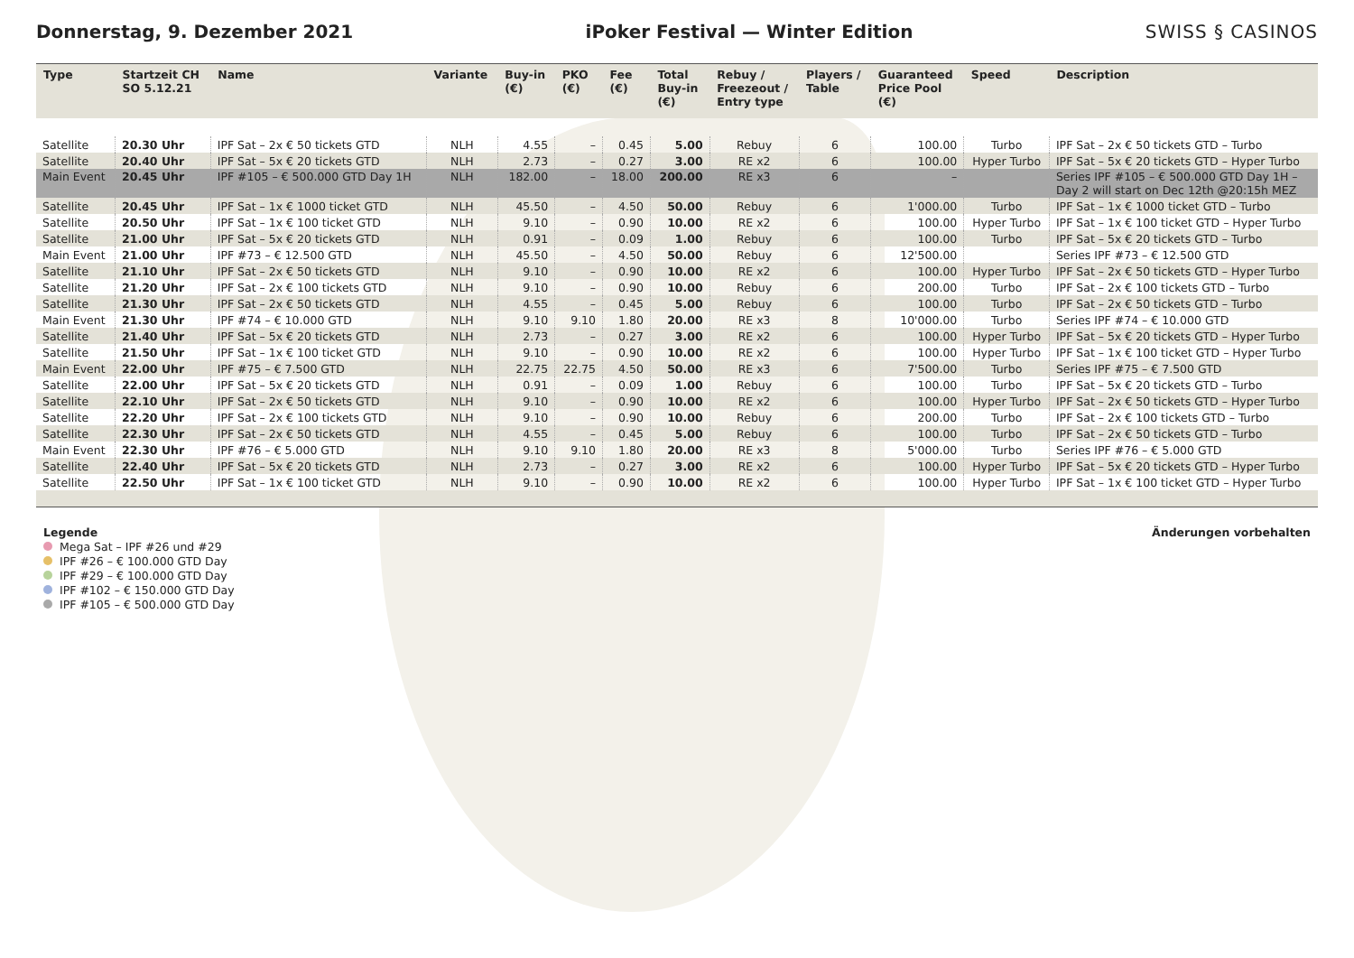Donnerstag, 9. Dezember 2021
iPoker Festival — Winter Edition
SWISS § CASINOS
| Type | Startzeit CH SO 5.12.21 | Name | Variante | Buy-in (€) | PKO (€) | Fee (€) | Total Buy-in (€) | Rebuy / Freezeout / Entry type | Players / Table | Guaranteed Price Pool (€) | Speed | Description |
| --- | --- | --- | --- | --- | --- | --- | --- | --- | --- | --- | --- | --- |
| Satellite | 20.30 Uhr | IPF Sat – 2x € 50 tickets GTD | NLH | 4.55 | – | 0.45 | 5.00 | Rebuy | 6 | 100.00 | Turbo | IPF Sat – 2x € 50 tickets GTD – Turbo |
| Satellite | 20.40 Uhr | IPF Sat – 5x € 20 tickets GTD | NLH | 2.73 | – | 0.27 | 3.00 | RE x2 | 6 | 100.00 | Hyper Turbo | IPF Sat – 5x € 20 tickets GTD – Hyper Turbo |
| Main Event | 20.45 Uhr | IPF #105 – € 500.000 GTD Day 1H | NLH | 182.00 | – | 18.00 | 200.00 | RE x3 | 6 | – | | Series IPF #105 – € 500.000 GTD Day 1H – Day 2 will start on Dec 12th @20:15h MEZ |
| Satellite | 20.45 Uhr | IPF Sat – 1x € 1000 ticket GTD | NLH | 45.50 | – | 4.50 | 50.00 | Rebuy | 6 | 1'000.00 | Turbo | IPF Sat – 1x € 1000 ticket GTD – Turbo |
| Satellite | 20.50 Uhr | IPF Sat – 1x € 100 ticket GTD | NLH | 9.10 | – | 0.90 | 10.00 | RE x2 | 6 | 100.00 | Hyper Turbo | IPF Sat – 1x € 100 ticket GTD – Hyper Turbo |
| Satellite | 21.00 Uhr | IPF Sat – 5x € 20 tickets GTD | NLH | 0.91 | – | 0.09 | 1.00 | Rebuy | 6 | 100.00 | Turbo | IPF Sat – 5x € 20 tickets GTD – Turbo |
| Main Event | 21.00 Uhr | IPF #73 – € 12.500 GTD | NLH | 45.50 | – | 4.50 | 50.00 | Rebuy | 6 | 12'500.00 | | Series IPF #73 – € 12.500 GTD |
| Satellite | 21.10 Uhr | IPF Sat – 2x € 50 tickets GTD | NLH | 9.10 | – | 0.90 | 10.00 | RE x2 | 6 | 100.00 | Hyper Turbo | IPF Sat – 2x € 50 tickets GTD – Hyper Turbo |
| Satellite | 21.20 Uhr | IPF Sat – 2x € 100 tickets GTD | NLH | 9.10 | – | 0.90 | 10.00 | Rebuy | 6 | 200.00 | Turbo | IPF Sat – 2x € 100 tickets GTD – Turbo |
| Satellite | 21.30 Uhr | IPF Sat – 2x € 50 tickets GTD | NLH | 4.55 | – | 0.45 | 5.00 | Rebuy | 6 | 100.00 | Turbo | IPF Sat – 2x € 50 tickets GTD – Turbo |
| Main Event | 21.30 Uhr | IPF #74 – € 10.000 GTD | NLH | 9.10 | 9.10 | 1.80 | 20.00 | RE x3 | 8 | 10'000.00 | Turbo | Series IPF #74 – € 10.000 GTD |
| Satellite | 21.40 Uhr | IPF Sat – 5x € 20 tickets GTD | NLH | 2.73 | – | 0.27 | 3.00 | RE x2 | 6 | 100.00 | Hyper Turbo | IPF Sat – 5x € 20 tickets GTD – Hyper Turbo |
| Satellite | 21.50 Uhr | IPF Sat – 1x € 100 ticket GTD | NLH | 9.10 | – | 0.90 | 10.00 | RE x2 | 6 | 100.00 | Hyper Turbo | IPF Sat – 1x € 100 ticket GTD – Hyper Turbo |
| Main Event | 22.00 Uhr | IPF #75 – € 7.500 GTD | NLH | 22.75 | 22.75 | 4.50 | 50.00 | RE x3 | 6 | 7'500.00 | Turbo | Series IPF #75 – € 7.500 GTD |
| Satellite | 22.00 Uhr | IPF Sat – 5x € 20 tickets GTD | NLH | 0.91 | – | 0.09 | 1.00 | Rebuy | 6 | 100.00 | Turbo | IPF Sat – 5x € 20 tickets GTD – Turbo |
| Satellite | 22.10 Uhr | IPF Sat – 2x € 50 tickets GTD | NLH | 9.10 | – | 0.90 | 10.00 | RE x2 | 6 | 100.00 | Hyper Turbo | IPF Sat – 2x € 50 tickets GTD – Hyper Turbo |
| Satellite | 22.20 Uhr | IPF Sat – 2x € 100 tickets GTD | NLH | 9.10 | – | 0.90 | 10.00 | Rebuy | 6 | 200.00 | Turbo | IPF Sat – 2x € 100 tickets GTD – Turbo |
| Satellite | 22.30 Uhr | IPF Sat – 2x € 50 tickets GTD | NLH | 4.55 | – | 0.45 | 5.00 | Rebuy | 6 | 100.00 | Turbo | IPF Sat – 2x € 50 tickets GTD – Turbo |
| Main Event | 22.30 Uhr | IPF #76 – € 5.000 GTD | NLH | 9.10 | 9.10 | 1.80 | 20.00 | RE x3 | 8 | 5'000.00 | Turbo | Series IPF #76 – € 5.000 GTD |
| Satellite | 22.40 Uhr | IPF Sat – 5x € 20 tickets GTD | NLH | 2.73 | – | 0.27 | 3.00 | RE x2 | 6 | 100.00 | Hyper Turbo | IPF Sat – 5x € 20 tickets GTD – Hyper Turbo |
| Satellite | 22.50 Uhr | IPF Sat – 1x € 100 ticket GTD | NLH | 9.10 | – | 0.90 | 10.00 | RE x2 | 6 | 100.00 | Hyper Turbo | IPF Sat – 1x € 100 ticket GTD – Hyper Turbo |
Legende
Mega Sat – IPF #26 und #29
IPF #26 – € 100.000 GTD Day
IPF #29 – € 100.000 GTD Day
IPF #102 – € 150.000 GTD Day
IPF #105 – € 500.000 GTD Day
Änderungen vorbehalten